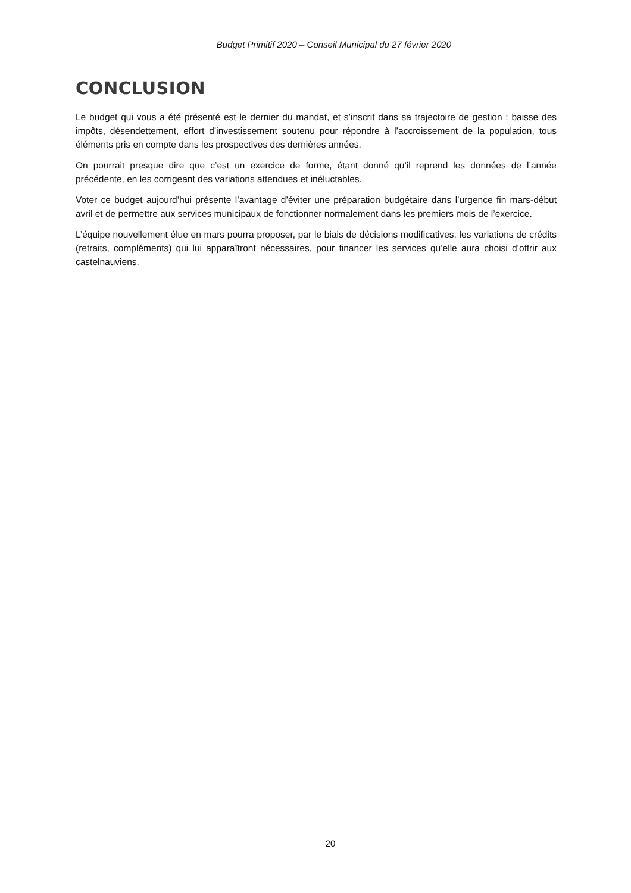Budget Primitif 2020 – Conseil Municipal du 27 février 2020
CONCLUSION
Le budget qui vous a été présenté est le dernier du mandat, et s’inscrit dans sa trajectoire de gestion : baisse des impôts, désendettement, effort d’investissement soutenu pour répondre à l’accroissement de la population, tous éléments pris en compte dans les prospectives des dernières années.
On pourrait presque dire que c’est un exercice de forme, étant donné qu’il reprend les données de l’année précédente, en les corrigeant des variations attendues et inéluctables.
Voter ce budget aujourd’hui présente l’avantage d’éviter une préparation budgétaire dans l’urgence fin mars-début avril et de permettre aux services municipaux de fonctionner normalement dans les premiers mois de l’exercice.
L’équipe nouvellement élue en mars pourra proposer, par le biais de décisions modificatives, les variations de crédits (retraits, compléments) qui lui apparaîtront nécessaires, pour financer les services qu’elle aura choisi d’offrir aux castelnauviens.
20